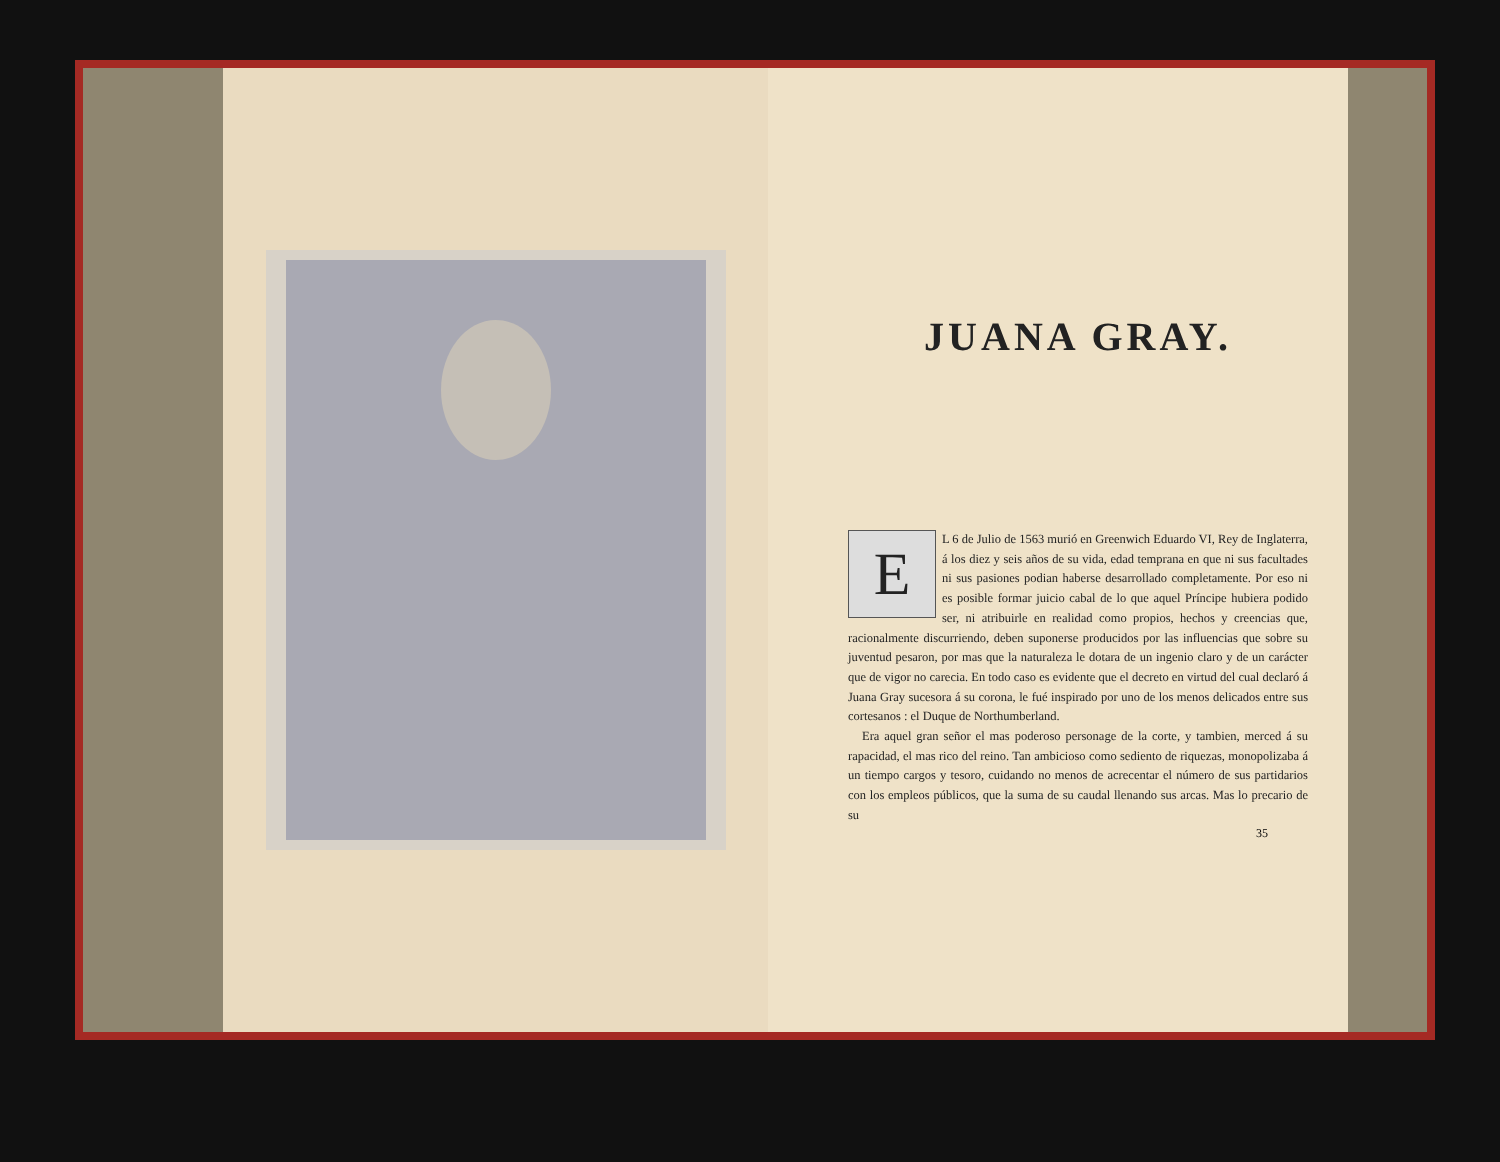JUANA GRAY.
EL 6 de Julio de 1563 murió en Greenwich Eduardo VI, Rey de Inglaterra, á los diez y seis años de su vida, edad temprana en que ni sus facultades ni sus pasiones podian haberse desarrollado completamente. Por eso ni es posible formar juicio cabal de lo que aquel Príncipe hubiera podido ser, ni atribuirle en realidad como propios, hechos y creencias que, racionalmente discurriendo, deben suponerse producidos por las influencias que sobre su juventud pesaron, por mas que la naturaleza le dotara de un ingenio claro y de un carácter que de vigor no carecia. En todo caso es evidente que el decreto en virtud del cual declaró á Juana Gray sucesora á su corona, le fué inspirado por uno de los menos delicados entre sus cortesanos : el Duque de Northumberland.
Era aquel gran señor el mas poderoso personage de la corte, y tambien, merced á su rapacidad, el mas rico del reino. Tan ambicioso como sediento de riquezas, monopolizaba á un tiempo cargos y tesoro, cuidando no menos de acrecentar el número de sus partidarios con los empleos públicos, que la suma de su caudal llenando sus arcas. Mas lo precario de su
35